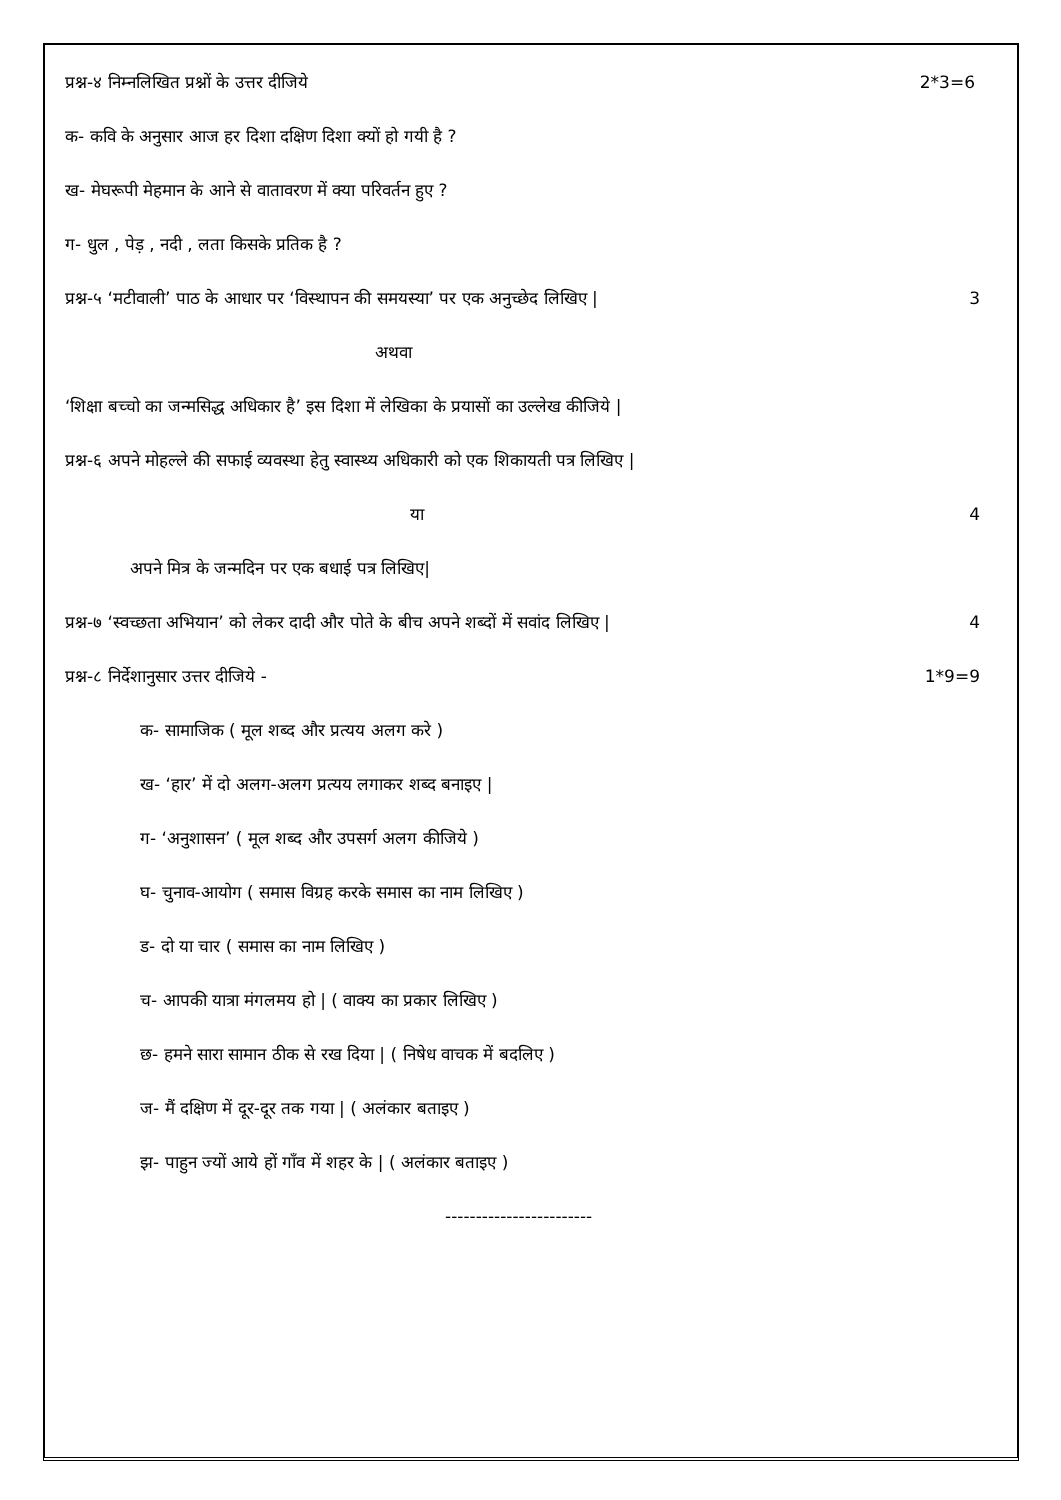प्रश्न-४ निम्नलिखित प्रश्नों के उत्तर दीजिये 2*3=6
क- कवि के अनुसार आज हर दिशा दक्षिण दिशा क्यों हो गयी है ?
ख- मेघरूपी मेहमान के आने से वातावरण में क्या परिवर्तन हुए ?
ग- धुल , पेड़ , नदी , लता किसके प्रतिक है ?
प्रश्न-५ ‘मटीवाली’ पाठ के आधार पर ‘विस्थापन की समयस्या’ पर एक अनुच्छेद लिखिए | 3
अथवा
‘शिक्षा बच्चो का जन्मसिद्ध अधिकार है’ इस दिशा में लेखिका के प्रयासों का उल्लेख कीजिये |
प्रश्न-६ अपने मोहल्ले की सफाई व्यवस्था हेतु स्वास्थ्य अधिकारी को एक शिकायती पत्र लिखिए |
या 4
अपने मित्र के जन्मदिन पर एक बधाई पत्र लिखिए|
प्रश्न-७ ‘स्वच्छता अभियान’ को लेकर दादी और पोते के बीच अपने शब्दों में सवांद लिखिए | 4
प्रश्न-८ निर्देशानुसार उत्तर दीजिये - 1*9=9
क- सामाजिक ( मूल शब्द और प्रत्यय अलग करे )
ख- ‘हार’ में दो अलग-अलग प्रत्यय लगाकर शब्द बनाइए |
ग- ‘अनुशासन’ ( मूल शब्द और उपसर्ग अलग कीजिये )
घ- चुनाव-आयोग ( समास विग्रह करके समास का नाम लिखिए )
ड- दो या चार ( समास का नाम लिखिए )
च- आपकी यात्रा मंगलमय हो | ( वाक्य का प्रकार लिखिए )
छ- हमने सारा सामान ठीक से रख दिया | ( निषेध वाचक में बदलिए )
ज- मैं दक्षिण में दूर-दूर तक गया | ( अलंकार बताइए )
झ- पाहुन ज्यों आये हों गाँव में शहर के | ( अलंकार बताइए )
------------------------